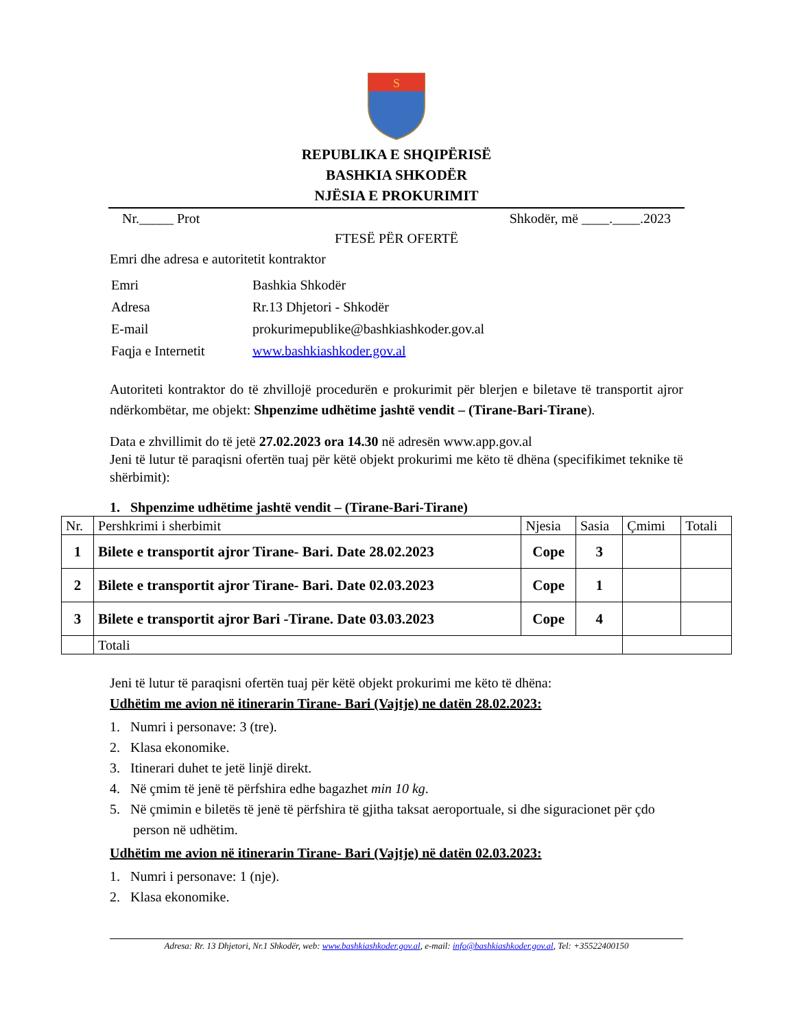S
REPUBLIKA E SHQIPËRISË
BASHKIA SHKODËR
NJËSIA E PROKURIMIT
Nr._____ Prot Shkodër, më ____.____.2023
FTESË PËR OFERTË
Emri dhe adresa e autoritetit kontraktor
| Emri | Bashkia Shkodër |
| Adresa | Rr.13 Dhjetori - Shkodër |
| E-mail | prokurimepublike@bashkiashkoder.gov.al |
| Faqja e Internetit | www.bashkiashkoder.gov.al |
Autoriteti kontraktor do të zhvillojë procedurën e prokurimit për blerjen e biletave të transportit ajror ndërkombëtar, me objekt: Shpenzime udhëtime jashtë vendit – (Tirane-Bari-Tirane).
Data e zhvillimit do të jetë 27.02.2023 ora 14.30 në adresën www.app.gov.al
Jeni të lutur të paraqisni ofertën tuaj për këtë objekt prokurimi me këto të dhëna (specifikimet teknike të shërbimit):
1. Shpenzime udhëtime jashtë vendit – (Tirane-Bari-Tirane)
| Nr. | Pershkrimi i sherbimit | Njesia | Sasia | Çmimi | Totali |
| --- | --- | --- | --- | --- | --- |
| 1 | Bilete e transportit ajror Tirane- Bari. Date 28.02.2023 | Cope | 3 | | |
| 2 | Bilete e transportit ajror Tirane- Bari. Date 02.03.2023 | Cope | 1 | | |
| 3 | Bilete e transportit ajror Bari -Tirane. Date 03.03.2023 | Cope | 4 | | |
| | Totali | | | | |
Jeni të lutur të paraqisni ofertën tuaj për këtë objekt prokurimi me këto të dhëna:
Udhëtim me avion në itinerarin Tirane- Bari (Vajtje) ne datën 28.02.2023:
1. Numri i personave: 3 (tre).
2. Klasa ekonomike.
3. Itinerari duhet te jetë linjë direkt.
4. Në çmim të jenë të përfshira edhe bagazhet min 10 kg.
5. Në çmimin e biletës të jenë të përfshira të gjitha taksat aeroportuale, si dhe siguracionet për çdo person në udhëtim.
Udhëtim me avion në itinerarin Tirane- Bari (Vajtje) në datën 02.03.2023:
1. Numri i personave: 1 (nje).
2. Klasa ekonomike.
Adresa: Rr. 13 Dhjetori, Nr.1 Shkodër, web: www.bashkiashkoder.gov.al, e-mail: info@bashkiashkoder.gov.al, Tel: +35522400150